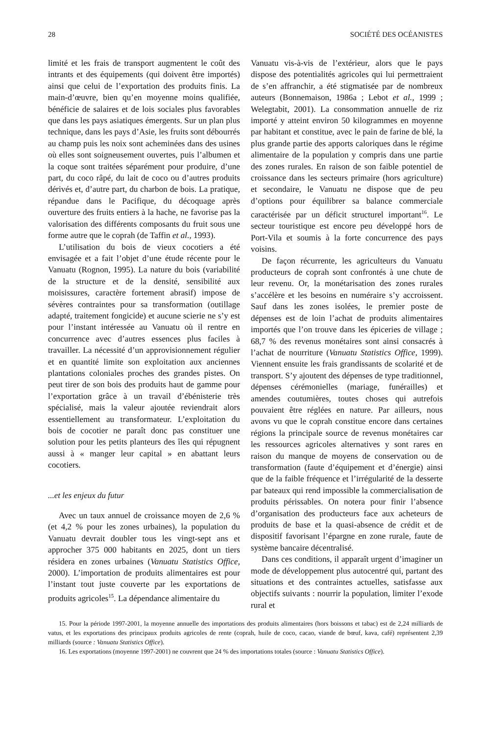28 SOCIÉTÉ DES OCÉANISTES
limité et les frais de transport augmentent le coût des intrants et des équipements (qui doivent être importés) ainsi que celui de l’exportation des produits finis. La main-d’œuvre, bien qu’en moyenne moins qualifiée, bénéficie de salaires et de lois sociales plus favorables que dans les pays asiatiques émergents. Sur un plan plus technique, dans les pays d’Asie, les fruits sont débourrés au champ puis les noix sont acheminées dans des usines où elles sont soigneusement ouvertes, puis l’albumen et la coque sont traitées séparément pour produire, d’une part, du coco râpé, du lait de coco ou d’autres produits dérivés et, d’autre part, du charbon de bois. La pratique, répandue dans le Pacifique, du décoquage après ouverture des fruits entiers à la hache, ne favorise pas la valorisation des différents composants du fruit sous une forme autre que le coprah (de Taffin et al., 1993).
L’utilisation du bois de vieux cocotiers a été envisagée et a fait l’objet d’une étude récente pour le Vanuatu (Rognon, 1995). La nature du bois (variabilité de la structure et de la densité, sensibilité aux moisissures, caractère fortement abrasif) impose de sévères contraintes pour sa transformation (outillage adapté, traitement fongicide) et aucune scierie ne s’y est pour l’instant intéressée au Vanuatu où il rentre en concurrence avec d’autres essences plus faciles à travailler. La nécessité d’un approvisionnement régulier et en quantité limite son exploitation aux anciennes plantations coloniales proches des grandes pistes. On peut tirer de son bois des produits haut de gamme pour l’exportation grâce à un travail d’ébénisterie très spécialisé, mais la valeur ajoutée reviendrait alors essentiellement au transformateur. L’exploitation du bois de cocotier ne paraît donc pas constituer une solution pour les petits planteurs des îles qui répugnent aussi à « manger leur capital » en abattant leurs cocotiers.
...et les enjeux du futur
Avec un taux annuel de croissance moyen de 2,6 % (et 4,2 % pour les zones urbaines), la population du Vanuatu devrait doubler tous les vingt-sept ans et approcher 375 000 habitants en 2025, dont un tiers résidera en zones urbaines (Vanuatu Statistics Office, 2000). L’importation de produits alimentaires est pour l’instant tout juste couverte par les exportations de produits agricoles<sup>15</sup>. La dépendance alimentaire du
Vanuatu vis-à-vis de l’extérieur, alors que le pays dispose des potentialités agricoles qui lui permettraient de s’en affranchir, a été stigmatisée par de nombreux auteurs (Bonnemaison, 1986a ; Lebot et al., 1999 ; Welegtabit, 2001). La consommation annuelle de riz importé y atteint environ 50 kilogrammes en moyenne par habitant et constitue, avec le pain de farine de blé, la plus grande partie des apports caloriques dans le régime alimentaire de la population y compris dans une partie des zones rurales. En raison de son faible potentiel de croissance dans les secteurs primaire (hors agriculture) et secondaire, le Vanuatu ne dispose que de peu d’options pour équilibrer sa balance commerciale caractérisée par un déficit structurel important<sup>16</sup>. Le secteur touristique est encore peu développé hors de Port-Vila et soumis à la forte concurrence des pays voisins.
De façon récurrente, les agriculteurs du Vanuatu producteurs de coprah sont confrontés à une chute de leur revenu. Or, la monétarisation des zones rurales s’accélère et les besoins en numéraire s’y accroissent. Sauf dans les zones isolées, le premier poste de dépenses est de loin l’achat de produits alimentaires importés que l’on trouve dans les épiceries de village ; 68,7 % des revenus monétaires sont ainsi consacrés à l’achat de nourriture (Vanuatu Statistics Office, 1999). Viennent ensuite les frais grandissants de scolarité et de transport. S’y ajoutent des dépenses de type traditionnel, dépenses cérémonielles (mariage, funérailles) et amendes coutumières, toutes choses qui autrefois pouvaient être réglées en nature. Par ailleurs, nous avons vu que le coprah constitue encore dans certaines régions la principale source de revenus monétaires car les ressources agricoles alternatives y sont rares en raison du manque de moyens de conservation ou de transformation (faute d’équipement et d’énergie) ainsi que de la faible fréquence et l’irrégularité de la desserte par bateaux qui rend impossible la commercialisation de produits périssables. On notera pour finir l’absence d’organisation des producteurs face aux acheteurs de produits de base et la quasi-absence de crédit et de dispositif favorisant l’épargne en zone rurale, faute de système bancaire décentralisé.
Dans ces conditions, il apparaît urgent d’imaginer un mode de développement plus autocentré qui, partant des situations et des contraintes actuelles, satisfasse aux objectifs suivants : nourrir la population, limiter l’exode rural et
15. Pour la période 1997-2001, la moyenne annuelle des importations des produits alimentaires (hors boissons et tabac) est de 2,24 milliards de vatus, et les exportations des principaux produits agricoles de rente (coprah, huile de coco, cacao, viande de bœuf, kava, café) représentent 2,39 milliards (source : Vanuatu Statistics Office).
16. Les exportations (moyenne 1997-2001) ne couvrent que 24 % des importations totales (source : Vanuatu Statistics Office).